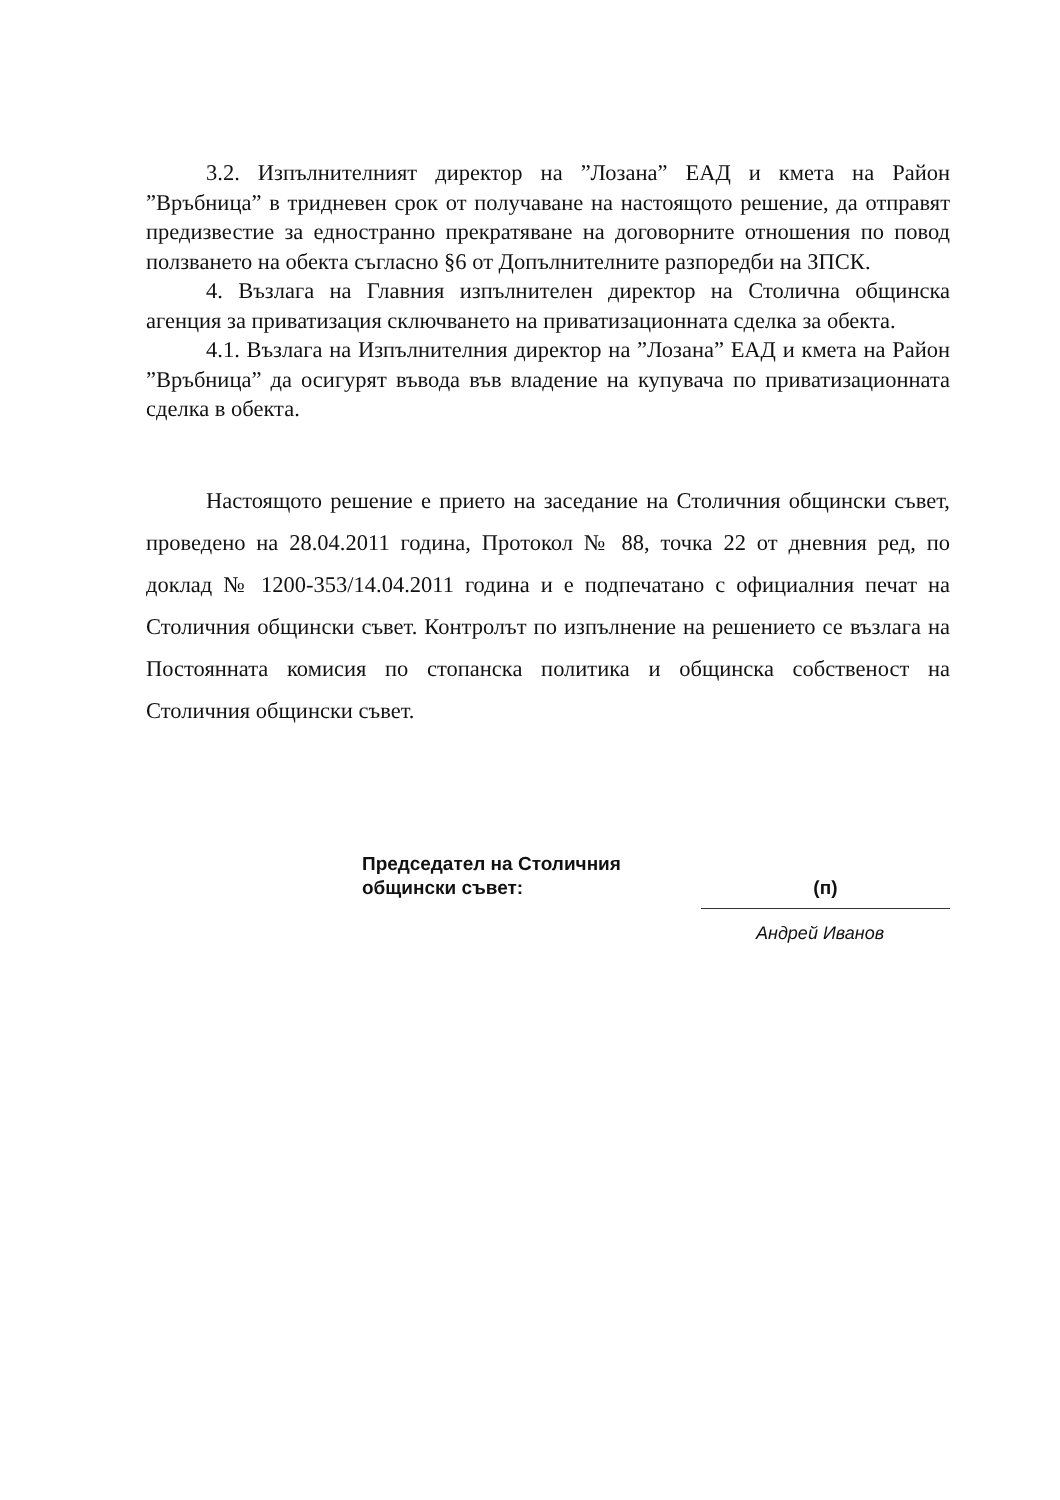3.2. Изпълнителният директор на ”Лозана” ЕАД и кмета на Район ”Връбница” в тридневен срок от получаване на настоящото решение, да отправят предизвестие за едностранно прекратяване на договорните отношения по повод ползването на обекта съгласно §6 от Допълнителните разпоредби на ЗПСК.
4. Възлага на Главния изпълнителен директор на Столична общинска агенция за приватизация сключването на приватизационната сделка за обекта.
4.1. Възлага на Изпълнителния директор на ”Лозана” ЕАД и кмета на Район ”Връбница” да осигурят въвода във владение на купувача по приватизационната сделка в обекта.
Настоящото решение е прието на заседание на Столичния общински съвет, проведено на 28.04.2011 година, Протокол № 88, точка 22 от дневния ред, по доклад № 1200-353/14.04.2011 година и е подпечатано с официалния печат на Столичния общински съвет. Контролът по изпълнение на решението се възлага на Постоянната комисия по стопанска политика и общинска собственост на Столичния общински съвет.
Председател на Столичния
общински съвет:
(п)
Андрей Иванов